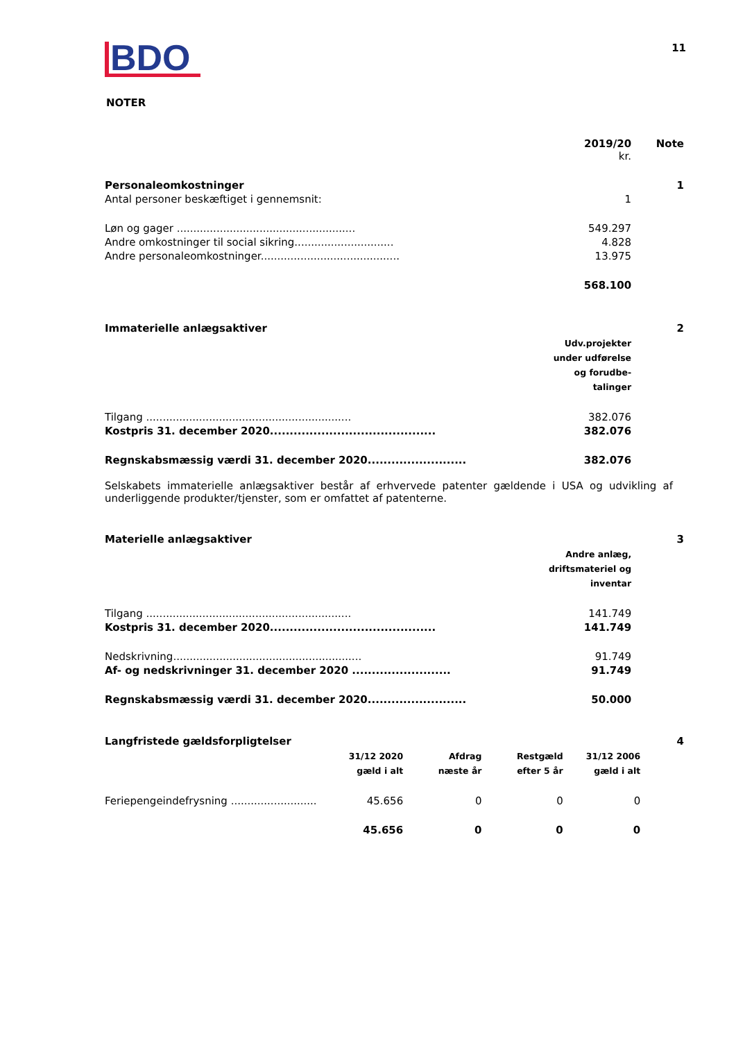BDO
11
NOTER
| | 2019/20 kr. | Note |
| Personaleomkostninger | | 1 |
| Antal personer beskæftiget i gennemsnit: | 1 | |
| Løn og gager ...................................................... | 549.297 | |
| Andre omkostninger til social sikring.............................. | 4.828 | |
| Andre personaleomkostninger.......................................... | 13.975 | |
| | 568.100 | |
| Immaterielle anlægsaktiver | | 2 |
| | Udv.projekter under udførelse og forudbe-talinger | |
| Tilgang .............................................................. | 382.076 | |
| Kostpris 31. december 2020.......................................... | 382.076 | |
| Regnskabsmæssig værdi 31. december 2020......................... | 382.076 | |
Selskabets immaterielle anlægsaktiver består af erhvervede patenter gældende i USA og udvikling af underliggende produkter/tjenster, som er omfattet af patenterne.
| Materielle anlægsaktiver | | 3 |
| | Andre anlæg, driftsmateriel og inventar | |
| Tilgang .............................................................. | 141.749 | |
| Kostpris 31. december 2020.......................................... | 141.749 | |
| Nedskrivning......................................................... | 91.749 | |
| Af- og nedskrivninger 31. december 2020 ......................... | 91.749 | |
| Regnskabsmæssig værdi 31. december 2020......................... | 50.000 | |
| Langfristede gældsforpligtelser | | | | | 4 |
| | 31/12 2020 gæld i alt | Afdrag næste år | Restgæld efter 5 år | 31/12 2006 gæld i alt | |
| Feriepengeindefrysning .......................... | 45.656 | 0 | 0 | 0 | |
| | 45.656 | 0 | 0 | 0 | |